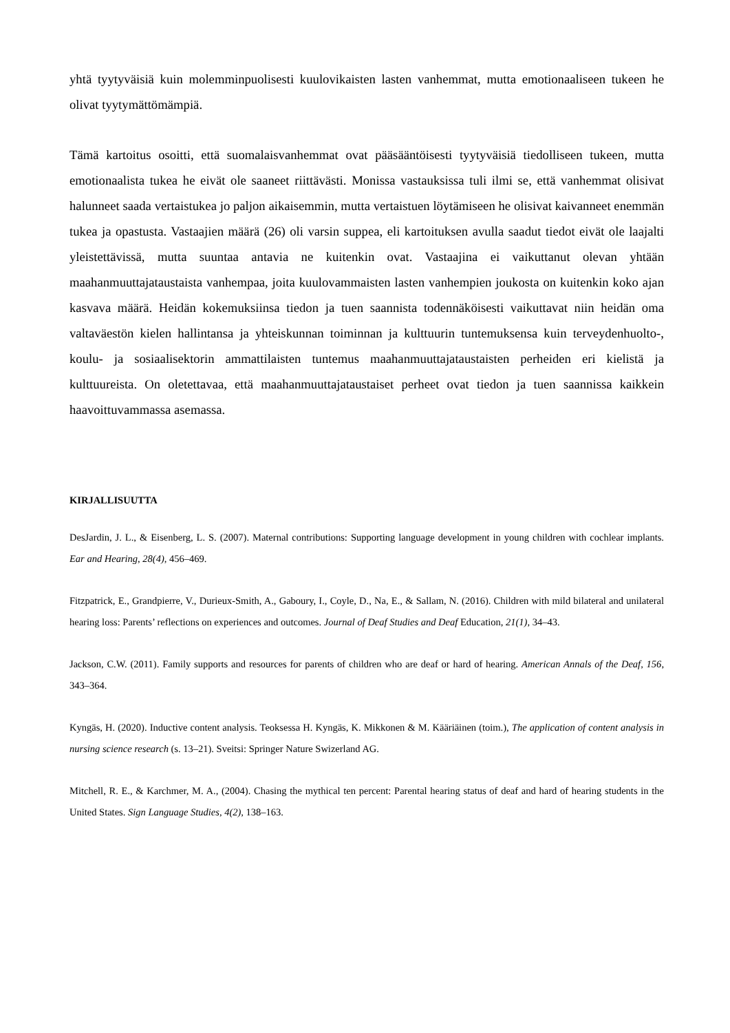yhtä tyytyväisiä kuin molemminpuolisesti kuulovikaisten lasten vanhemmat, mutta emotionaaliseen tukeen he olivat tyytymättömämpiä.
Tämä kartoitus osoitti, että suomalaisvanhemmat ovat pääsääntöisesti tyytyväisiä tiedolliseen tukeen, mutta emotionaalista tukea he eivät ole saaneet riittävästi. Monissa vastauksissa tuli ilmi se, että vanhemmat olisivat halunneet saada vertaistukea jo paljon aikaisemmin, mutta vertaistuen löytämiseen he olisivat kaivanneet enemmän tukea ja opastusta. Vastaajien määrä (26) oli varsin suppea, eli kartoituksen avulla saadut tiedot eivät ole laajalti yleistettävissä, mutta suuntaa antavia ne kuitenkin ovat. Vastaajina ei vaikuttanut olevan yhtään maahanmuuttajataustaista vanhempaa, joita kuulovammaisten lasten vanhempien joukosta on kuitenkin koko ajan kasvava määrä. Heidän kokemuksiinsa tiedon ja tuen saannista todennäköisesti vaikuttavat niin heidän oma valtaväestön kielen hallintansa ja yhteiskunnan toiminnan ja kulttuurin tuntemuksensa kuin terveydenhuolto-, koulu- ja sosiaalisektorin ammattilaisten tuntemus maahanmuuttajataustaisten perheiden eri kielistä ja kulttuureista. On oletettavaa, että maahanmuuttajataustaiset perheet ovat tiedon ja tuen saannissa kaikkein haavoittuvammassa asemassa.
KIRJALLISUUTTA
DesJardin, J. L., & Eisenberg, L. S. (2007). Maternal contributions: Supporting language development in young children with cochlear implants. Ear and Hearing, 28(4), 456–469.
Fitzpatrick, E., Grandpierre, V., Durieux-Smith, A., Gaboury, I., Coyle, D., Na, E., & Sallam, N. (2016). Children with mild bilateral and unilateral hearing loss: Parents’ reflections on experiences and outcomes. Journal of Deaf Studies and Deaf Education, 21(1), 34–43.
Jackson, C.W. (2011). Family supports and resources for parents of children who are deaf or hard of hearing. American Annals of the Deaf, 156, 343–364.
Kyngäs, H. (2020). Inductive content analysis. Teoksessa H. Kyngäs, K. Mikkonen & M. Kääriäinen (toim.), The application of content analysis in nursing science research (s. 13–21). Sveitsi: Springer Nature Swizerland AG.
Mitchell, R. E., & Karchmer, M. A., (2004). Chasing the mythical ten percent: Parental hearing status of deaf and hard of hearing students in the United States. Sign Language Studies, 4(2), 138–163.